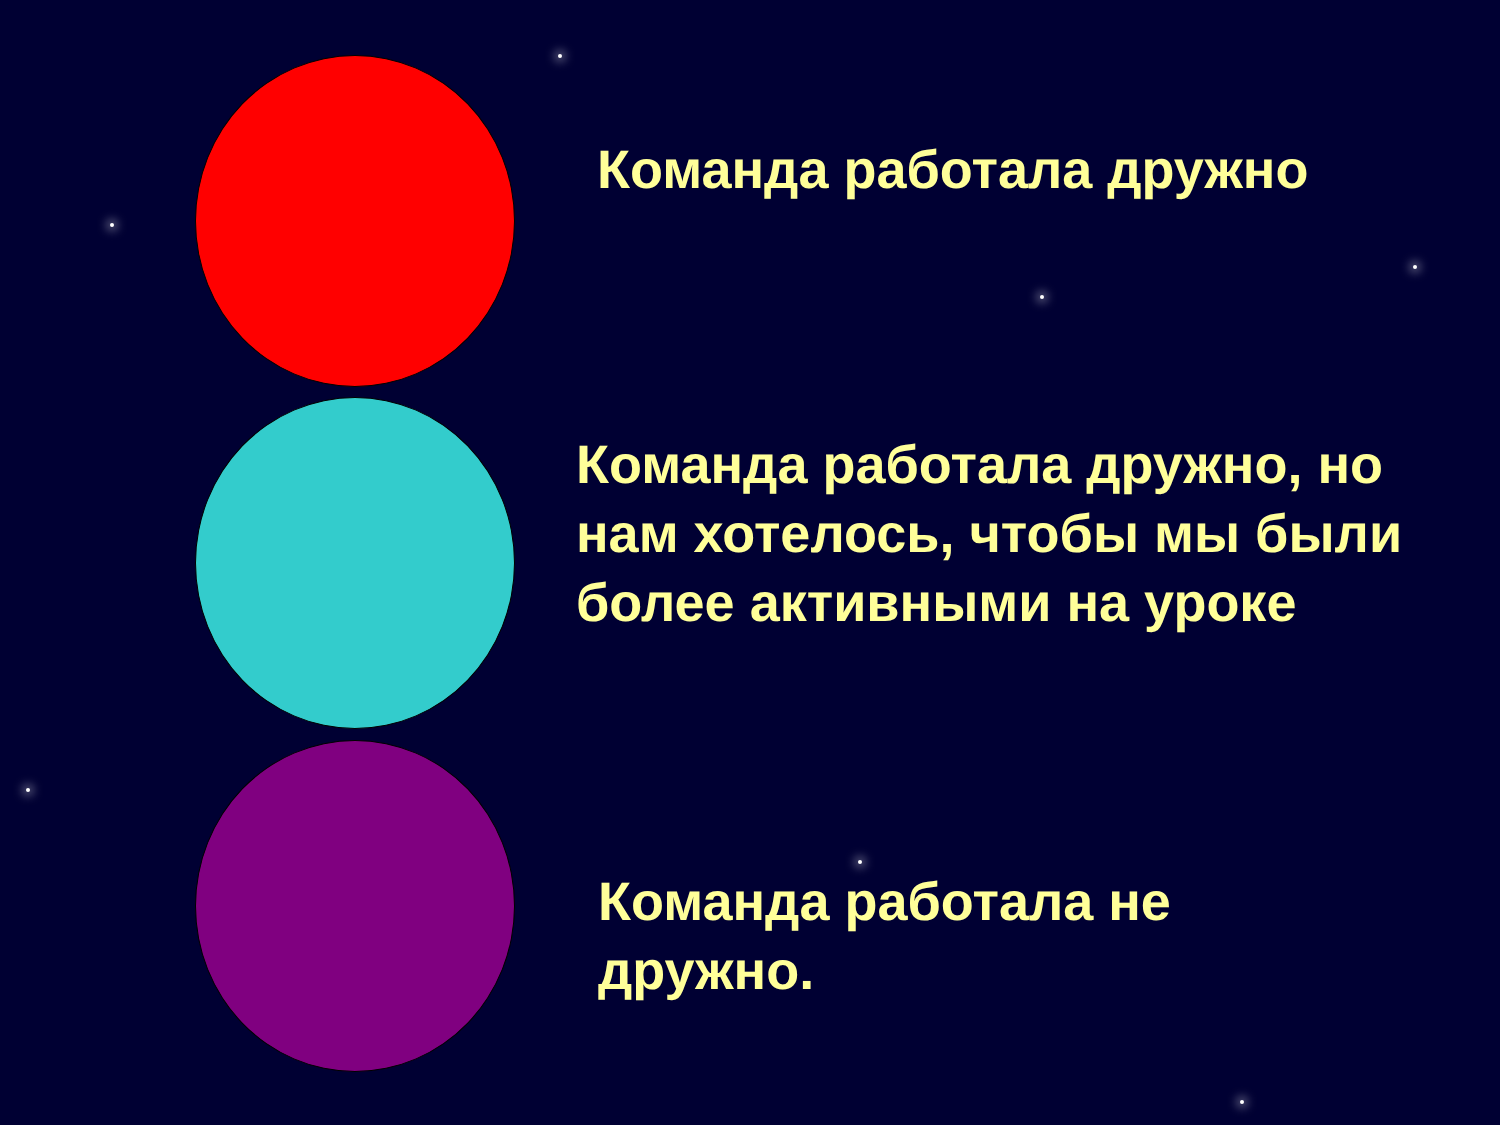Команда работала дружно
Команда работала дружно, но нам хотелось, чтобы мы были более активными на уроке
Команда работала не дружно.